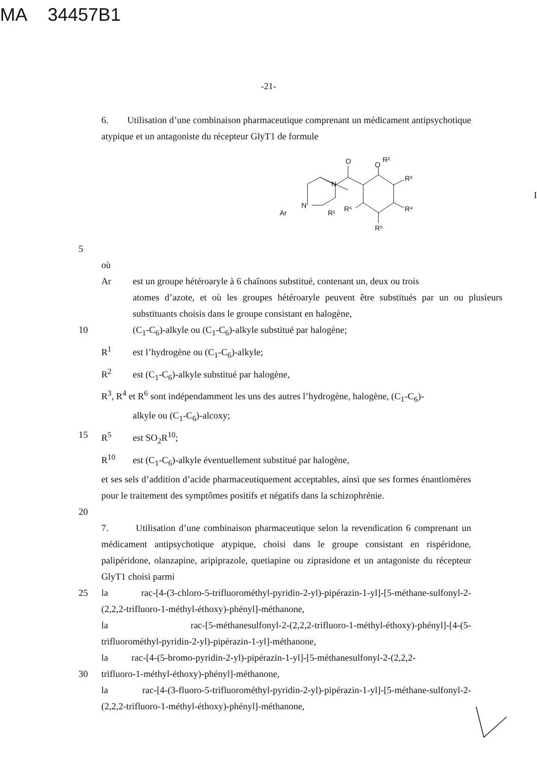MA 34457B1
-21-
6. Utilisation d’une combinaison pharmaceutique comprenant un médicament antipsychotique atypique et un antagoniste du récepteur GlyT1 de formule
O
O
R²
R³
R⁴
R⁵
R⁶
N
N
Ar
R¹
I
5
où
Ar est un groupe hétéroaryle à 6 chaînons substitué, contenant un, deux ou trois
atomes d’azote, et où les groupes hétéroaryle peuvent être substitués par un ou plusieurs substituants choisis dans le groupe consistant en halogène,
10 (C<sub>1</sub>-C<sub>6</sub>)-alkyle ou (C<sub>1</sub>-C<sub>6</sub>)-alkyle substitué par halogène;
R<sup>1</sup> est l’hydrogène ou (C<sub>1</sub>-C<sub>6</sub>)-alkyle;
R<sup>2</sup> est (C<sub>1</sub>-C<sub>6</sub>)-alkyle substitué par halogène,
R<sup>3</sup>, R<sup>4</sup> et R<sup>6</sup> sont indépendamment les uns des autres l’hydrogène, halogène, (C<sub>1</sub>-C<sub>6</sub>)-
alkyle ou (C<sub>1</sub>-C<sub>6</sub>)-alcoxy;
15 R<sup>5</sup> est SO<sub>2</sub>R<sup>10</sup>;
R<sup>10</sup> est (C<sub>1</sub>-C<sub>6</sub>)-alkyle éventuellement substitué par halogène,
et ses sels d’addition d’acide pharmaceutiquement acceptables, ainsi que ses formes énantiomères pour le traitement des symptômes positifs et négatifs dans la schizophrénie.
20
7. Utilisation d’une combinaison pharmaceutique selon la revendication 6 comprenant un médicament antipsychotique atypique, choisi dans le groupe consistant en rispéridone, palipéridone, olanzapine, aripiprazole, quetiapine ou ziprasidone et un antagoniste du récepteur GlyT1 choisi parmi
25 la rac-[4-(3-chloro-5-trifluorométhyl-pyridin-2-yl)-pipérazin-1-yl]-[5-méthane-sulfonyl-2-(2,2,2-trifluoro-1-méthyl-éthoxy)-phényl]-méthanone,
la rac-[5-méthanesulfonyl-2-(2,2,2-trifluoro-1-méthyl-éthoxy)-phényl]-[4-(5-trifluorométhyl-pyridin-2-yl)-pipérazin-1-yl]-méthanone,
la rac-[4-(5-bromo-pyridin-2-yl)-pipérazin-1-yl]-[5-méthanesulfonyl-2-(2,2,2-
30 trifluoro-1-méthyl-éthoxy)-phényl]-méthanone,
la rac-[4-(3-fluoro-5-trifluorométhyl-pyridin-2-yl)-pipérazin-1-yl]-[5-méthane-sulfonyl-2-(2,2,2-trifluoro-1-méthyl-éthoxy)-phényl]-méthanone,